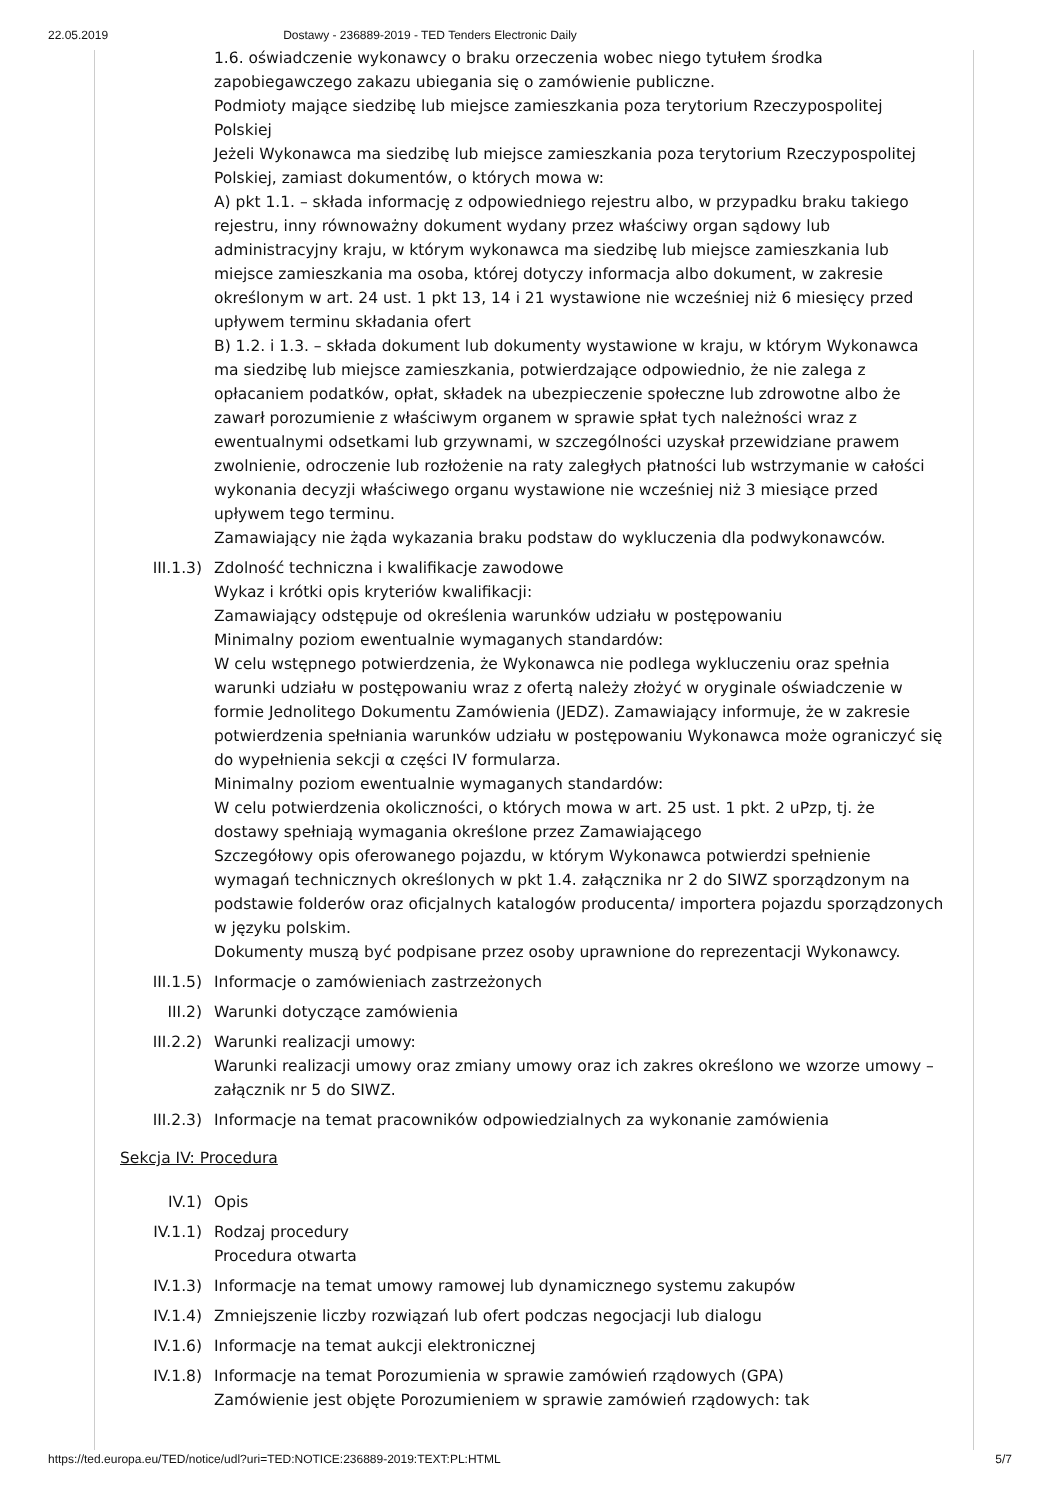22.05.2019 Dostawy - 236889-2019 - TED Tenders Electronic Daily
1.6. oświadczenie wykonawcy o braku orzeczenia wobec niego tytułem środka zapobiegawczego zakazu ubiegania się o zamówienie publiczne.
Podmioty mające siedzibę lub miejsce zamieszkania poza terytorium Rzeczypospolitej Polskiej
Jeżeli Wykonawca ma siedzibę lub miejsce zamieszkania poza terytorium Rzeczypospolitej Polskiej, zamiast dokumentów, o których mowa w:
A) pkt 1.1. – składa informację z odpowiedniego rejestru albo, w przypadku braku takiego rejestru, inny równoważny dokument wydany przez właściwy organ sądowy lub administracyjny kraju, w którym wykonawca ma siedzibę lub miejsce zamieszkania lub miejsce zamieszkania ma osoba, której dotyczy informacja albo dokument, w zakresie określonym w art. 24 ust. 1 pkt 13, 14 i 21 wystawione nie wcześniej niż 6 miesięcy przed upływem terminu składania ofert
B) 1.2. i 1.3. – składa dokument lub dokumenty wystawione w kraju, w którym Wykonawca ma siedzibę lub miejsce zamieszkania, potwierdzające odpowiednio, że nie zalega z opłacaniem podatków, opłat, składek na ubezpieczenie społeczne lub zdrowotne albo że zawarł porozumienie z właściwym organem w sprawie spłat tych należności wraz z ewentualnymi odsetkami lub grzywnami, w szczególności uzyskał przewidziane prawem zwolnienie, odroczenie lub rozłożenie na raty zaległych płatności lub wstrzymanie w całości wykonania decyzji właściwego organu wystawione nie wcześniej niż 3 miesiące przed upływem tego terminu.
Zamawiający nie żąda wykazania braku podstaw do wykluczenia dla podwykonawców.
III.1.3) Zdolność techniczna i kwalifikacje zawodowe
Wykaz i krótki opis kryteriów kwalifikacji:
Zamawiający odstępuje od określenia warunków udziału w postępowaniu
Minimalny poziom ewentualnie wymaganych standardów:
W celu wstępnego potwierdzenia, że Wykonawca nie podlega wykluczeniu oraz spełnia warunki udziału w postępowaniu wraz z ofertą należy złożyć w oryginale oświadczenie w formie Jednolitego Dokumentu Zamówienia (JEDZ). Zamawiający informuje, że w zakresie potwierdzenia spełniania warunków udziału w postępowaniu Wykonawca może ograniczyć się do wypełnienia sekcji α części IV formularza.
Minimalny poziom ewentualnie wymaganych standardów:
W celu potwierdzenia okoliczności, o których mowa w art. 25 ust. 1 pkt. 2 uPzp, tj. że dostawy spełniają wymagania określone przez Zamawiającego
Szczegółowy opis oferowanego pojazdu, w którym Wykonawca potwierdzi spełnienie wymagań technicznych określonych w pkt 1.4. załącznika nr 2 do SIWZ sporządzonym na podstawie folderów oraz oficjalnych katalogów producenta/ importera pojazdu sporządzonych w języku polskim.
Dokumenty muszą być podpisane przez osoby uprawnione do reprezentacji Wykonawcy.
III.1.5) Informacje o zamówieniach zastrzeżonych
III.2) Warunki dotyczące zamówienia
III.2.2) Warunki realizacji umowy:
Warunki realizacji umowy oraz zmiany umowy oraz ich zakres określono we wzorze umowy – załącznik nr 5 do SIWZ.
III.2.3) Informacje na temat pracowników odpowiedzialnych za wykonanie zamówienia
Sekcja IV: Procedura
IV.1) Opis
IV.1.1) Rodzaj procedury
Procedura otwarta
IV.1.3) Informacje na temat umowy ramowej lub dynamicznego systemu zakupów
IV.1.4) Zmniejszenie liczby rozwiązań lub ofert podczas negocjacji lub dialogu
IV.1.6) Informacje na temat aukcji elektronicznej
IV.1.8) Informacje na temat Porozumienia w sprawie zamówień rządowych (GPA)
Zamówienie jest objęte Porozumieniem w sprawie zamówień rządowych: tak
https://ted.europa.eu/TED/notice/udl?uri=TED:NOTICE:236889-2019:TEXT:PL:HTML 5/7